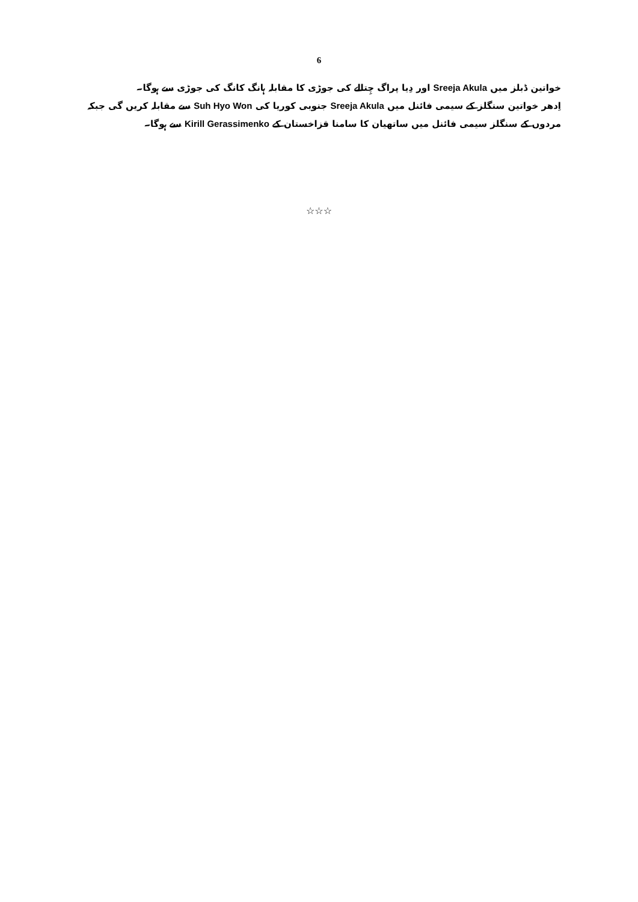6
خواتین ڈبلز میں Sreeja Akula اور دِیا پراگ چِتالے کی جوڑی کا مقابلہ ہانگ کانگ کی جوڑی سے ہوگا۔
اِدھر خواتین سنگلز کے سیمی فائنل میں Sreeja Akula جنوبی کوریا کی Suh Hyo Won سے مقابلہ کریں گی جبکہ مردوں کے سنگلز سیمی فائنل میں ساتھیان کا سامنا قزاخستان کے Kirill Gerassimenko سے ہوگا۔
☆☆☆